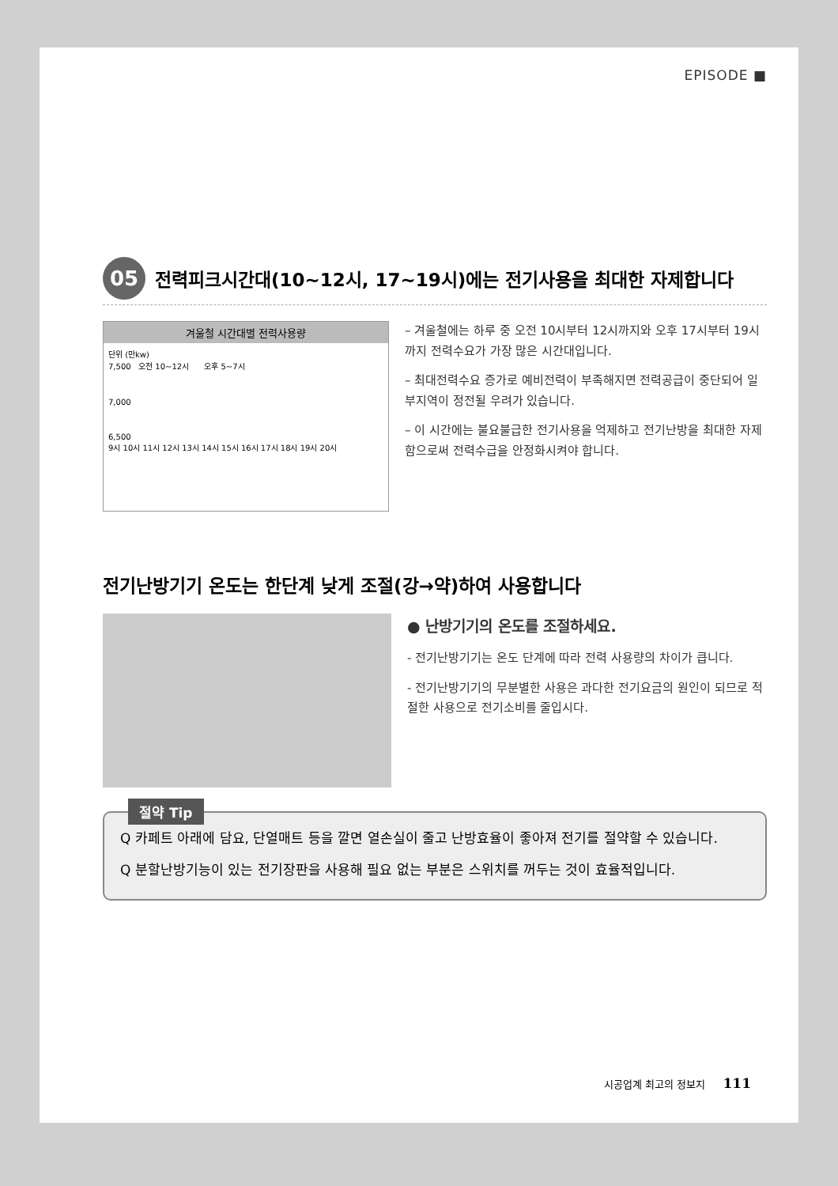EPISODE ■
05
전력피크시간대(10~12시, 17~19시)에는 전기사용을 최대한 자제합니다
겨울철 시간대별 전력사용량
단위 (만kw)
7,500 오전 10~12시 오후 5~7시
7,000
6,500
9시 10시 11시 12시 13시 14시 15시 16시 17시 18시 19시 20시
– 겨울철에는 하루 중 오전 10시부터 12시까지와 오후 17시부터 19시까지 전력수요가 가장 많은 시간대입니다.
– 최대전력수요 증가로 예비전력이 부족해지면 전력공급이 중단되어 일부지역이 정전될 우려가 있습니다.
– 이 시간에는 불요불급한 전기사용을 억제하고 전기난방을 최대한 자제함으로써 전력수급을 안정화시켜야 합니다.
전기난방기기 온도는 한단계 낮게 조절(강→약)하여 사용합니다
● 난방기기의 온도를 조절하세요.
- 전기난방기기는 온도 단계에 따라 전력 사용량의 차이가 큽니다.
- 전기난방기기의 무분별한 사용은 과다한 전기요금의 원인이 되므로 적절한 사용으로 전기소비를 줄입시다.
절약 Tip
Q 카페트 아래에 담요, 단열매트 등을 깔면 열손실이 줄고 난방효율이 좋아져 전기를 절약할 수 있습니다.
Q 분할난방기능이 있는 전기장판을 사용해 필요 없는 부분은 스위치를 꺼두는 것이 효율적입니다.
시공업계 최고의 정보지 111